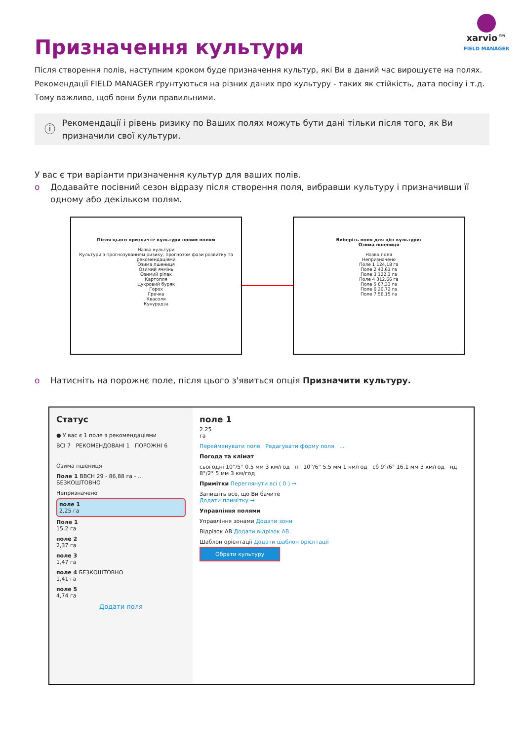xarvio™
FIELD MANAGER
Призначення культури
Після створення полів, наступним кроком буде призначення культур, які Ви в даний час вирощуєте на полях. Рекомендації FIELD MANAGER ґрунтуються на різних даних про культуру - таких як стійкість, дата посіву і т.д. Тому важливо, щоб вони були правильними.
ⓘ
Рекомендації і рівень ризику по Ваших полях можуть бути дані тільки після того, як Ви призначили свої культури.
У вас є три варіанти призначення культур для ваших полів.
o Додавайте посівний сезон відразу після створення поля, вибравши культуру і призначивши її одному або декільком полям.
Після цього призначте культури новим полям
Назва культури
Культури з прогнозуванням ризику, прогнозом фази розвитку та рекомендаціями
Озима пшениця
Озимий ячмінь
Озимий ріпак
Картопля
Цукровий буряк
Горох
Гречка
Квасоля
Кукурудза
Виберіть поля для цієї культури:
Озима пшениця
Назва поля
Непризначено
Поле 1 124,18 га
Поле 2 43,61 га
Поле 3 122,3 га
Поле 4 312,66 га
Поле 5 67,33 га
Поле 6 20,72 га
Поле 7 56,15 га
o Натисніть на порожнє поле, після цього з'явиться опція Призначити культуру.
Статус
● У вас є 1 поле з рекомендаціями
ВСІ 7 РЕКОМЕНДОВАНІ 1 ПОРОЖНІ 6
Озима пшениця
Поле 1 BBCH 29 - 86,88 га - ... БЕЗКОШТОВНО
Непризначено
поле 1
2,25 га
Поле 1
15,2 га
поле 2
2,37 га
поле 3
1,47 га
поле 4 БЕЗКОШТОВНО
1,41 га
поле 5
4,74 га
Додати поля
поле 1
2.25
га
Перейменувати поле Редагувати форму поля ...
Погода та клімат
сьогодні 10°/5° 0.5 мм 3 км/год пт 10°/6° 5.5 мм 1 км/год сб 9°/6° 16.1 мм 3 км/год нд 8°/2° 5 мм 3 км/год
Примітки Переглянути всі ( 0 ) →
Запишіть все, що Ви бачите
Додати примітку →
Управління полями
Управління зонами Додати зони
Відрізок АВ Додати відрізок АВ
Шаблон орієнтації Додати шаблон орієнтації
Обрати культуру